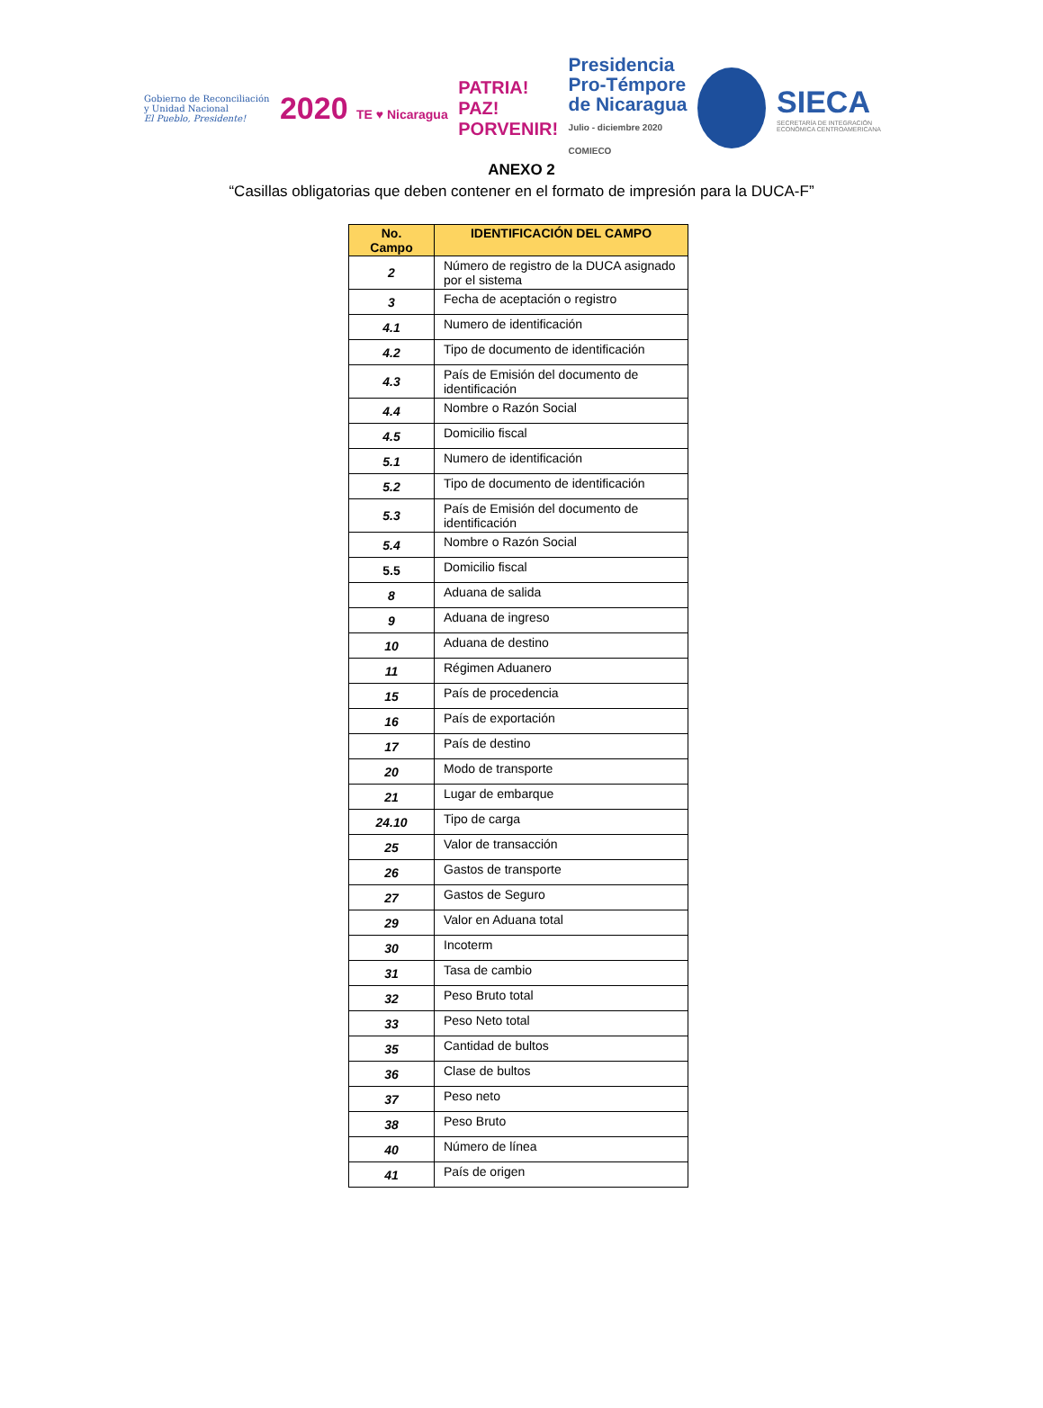Gobierno de Reconciliación
y Unidad Nacional
El Pueblo, Presidente!
2020 TE ♥ Nicaragua
PATRIA!
PAZ!
PORVENIR!
Presidencia
Pro-Témpore
de Nicaragua
Julio - diciembre 2020
COMIECO
SIECA
SECRETARÍA DE INTEGRACIÓN
ECONÓMICA CENTROAMERICANA
ANEXO 2
“Casillas obligatorias que deben contener en el formato de impresión para la DUCA-F”
| No. Campo | IDENTIFICACIÓN DEL CAMPO |
| --- | --- |
| 2 | Número de registro de la DUCA asignado por el sistema |
| 3 | Fecha de aceptación o registro |
| 4.1 | Numero de identificación |
| 4.2 | Tipo de documento de identificación |
| 4.3 | País de Emisión del documento de identificación |
| 4.4 | Nombre o Razón Social |
| 4.5 | Domicilio fiscal |
| 5.1 | Numero de identificación |
| 5.2 | Tipo de documento de identificación |
| 5.3 | País de Emisión del documento de identificación |
| 5.4 | Nombre o Razón Social |
| 5.5 | Domicilio fiscal |
| 8 | Aduana de salida |
| 9 | Aduana de ingreso |
| 10 | Aduana de destino |
| 11 | Régimen Aduanero |
| 15 | País de procedencia |
| 16 | País de exportación |
| 17 | País de destino |
| 20 | Modo de transporte |
| 21 | Lugar de embarque |
| 24.10 | Tipo de carga |
| 25 | Valor de transacción |
| 26 | Gastos de transporte |
| 27 | Gastos de Seguro |
| 29 | Valor en Aduana total |
| 30 | Incoterm |
| 31 | Tasa de cambio |
| 32 | Peso Bruto total |
| 33 | Peso Neto total |
| 35 | Cantidad de bultos |
| 36 | Clase de bultos |
| 37 | Peso neto |
| 38 | Peso Bruto |
| 40 | Número de línea |
| 41 | País de origen |